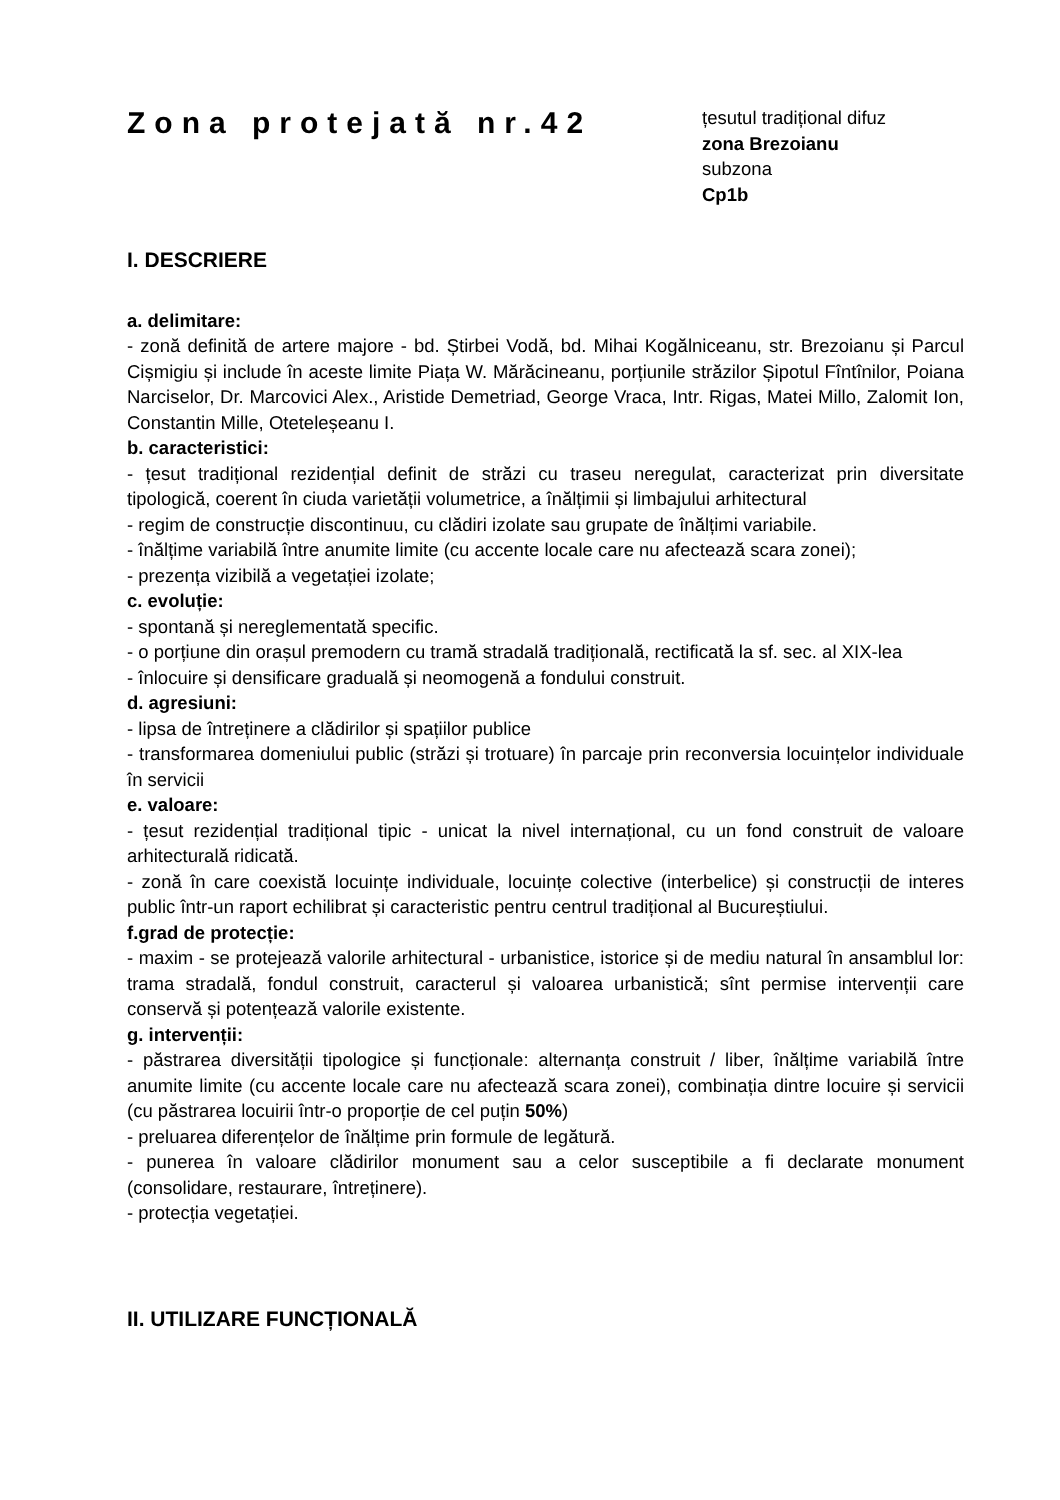Zona protejată nr.42
țesutul tradițional difuz
zona Brezoianu
subzona
Cp1b
I. DESCRIERE
a. delimitare:
- zonă definită de artere majore - bd. Știrbei Vodă, bd. Mihai Kogălniceanu, str. Brezoianu și Parcul Cișmigiu și include în aceste limite Piața W. Mărăcineanu, porțiunile străzilor Șipotul Fîntînilor, Poiana Narciselor, Dr. Marcovici Alex., Aristide Demetriad, George Vraca, Intr. Rigas, Matei Millo, Zalomit Ion, Constantin Mille, Oteteleșeanu I.
b. caracteristici:
- țesut tradițional rezidențial definit de străzi cu traseu neregulat, caracterizat prin diversitate tipologică, coerent în ciuda varietății volumetrice, a înălțimii și limbajului arhitectural
- regim de construcție discontinuu, cu clădiri izolate sau grupate de înălțimi variabile.
- înălțime variabilă între anumite limite (cu accente locale care nu afectează scara zonei);
- prezența vizibilă a vegetației izolate;
c. evoluție:
- spontană și nereglementată specific.
- o porțiune din orașul premodern cu tramă stradală tradițională, rectificată la sf. sec. al XIX-lea
- înlocuire și densificare graduală și neomogenă a fondului construit.
d. agresiuni:
- lipsa de întreținere a clădirilor și spațiilor publice
- transformarea domeniului public (străzi și trotuare) în parcaje prin reconversia locuințelor individuale în servicii
e. valoare:
- țesut rezidențial tradițional tipic - unicat la nivel internațional, cu un fond construit de valoare arhitecturală ridicată.
- zonă în care coexistă locuințe individuale, locuințe colective (interbelice) și construcții de interes public într-un raport echilibrat și caracteristic pentru centrul tradițional al Bucureștiului.
f.grad de protecție:
- maxim - se protejează valorile arhitectural - urbanistice, istorice și de mediu natural în ansamblul lor: trama stradală, fondul construit, caracterul și valoarea urbanistică; sînt permise intervenții care conservă și potențează valorile existente.
g. intervenții:
- păstrarea diversității tipologice și funcționale: alternanța construit / liber, înălțime variabilă între anumite limite (cu accente locale care nu afectează scara zonei), combinația dintre locuire și servicii (cu păstrarea locuirii într-o proporție de cel puțin 50%)
- preluarea diferențelor de înălțime prin formule de legătură.
- punerea în valoare clădirilor monument sau a celor susceptibile a fi declarate monument (consolidare, restaurare, întreținere).
- protecția vegetației.
II. UTILIZARE FUNCȚIONALĂ